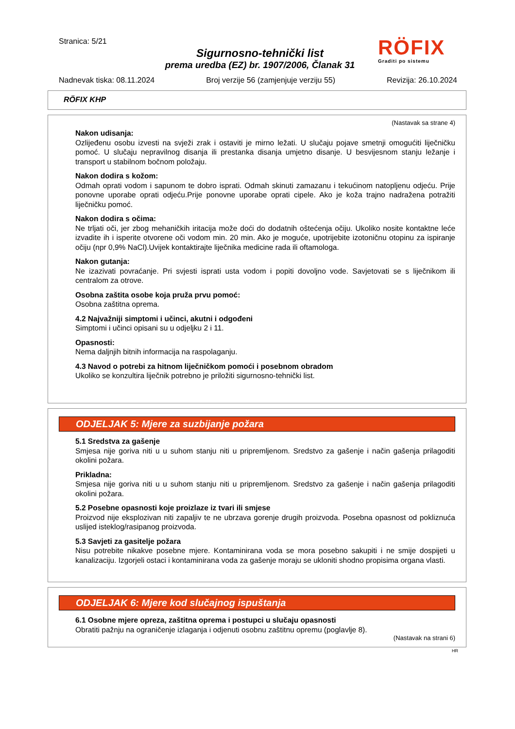Stranica: 5/21
Sigurnosno-tehnički list
prema uredba (EZ) br. 1907/2006, Članak 31
RÖFIX
Graditi po sistemu
Nadnevak tiska: 08.11.2024 Broj verzije 56 (zamjenjuje verziju 55) Revizija: 26.10.2024
RÖFIX KHP
(Nastavak sa strane 4)
Nakon udisanja:
Ozlijeđenu osobu izvesti na svježi zrak i ostaviti je mirno ležati. U slučaju pojave smetnji omogućiti liječničku pomoć. U slučaju nepravilnog disanja ili prestanka disanja umjetno disanje. U besvijesnom stanju ležanje i transport u stabilnom bočnom položaju.
Nakon dodira s kožom:
Odmah oprati vodom i sapunom te dobro isprati. Odmah skinuti zamazanu i tekućinom natopljenu odjeću. Prije ponovne uporabe oprati odjeću.Prije ponovne uporabe oprati cipele. Ako je koža trajno nadražena potražiti liječničku pomoć.
Nakon dodira s očima:
Ne trljati oči, jer zbog mehaničkih iritacija može doći do dodatnih oštećenja očiju. Ukoliko nosite kontaktne leće izvadite ih i isperite otvorene oči vodom min. 20 min. Ako je moguće, upotrijebite izotoničnu otopinu za ispiranje očiju (npr 0,9% NaCl).Uvijek kontaktirajte liječnika medicine rada ili oftamologa.
Nakon gutanja:
Ne izazivati povraćanje. Pri svjesti isprati usta vodom i popiti dovoljno vode. Savjetovati se s liječnikom ili centralom za otrove.
Osobna zaštita osobe koja pruža prvu pomoć:
Osobna zaštitna oprema.
4.2 Najvažniji simptomi i učinci, akutni i odgođeni
Simptomi i učinci opisani su u odjeljku 2 i 11.
Opasnosti:
Nema daljnjih bitnih informacija na raspolaganju.
4.3 Navod o potrebi za hitnom liječničkom pomoći i posebnom obradom
Ukoliko se konzultira liječnik potrebno je priložiti sigurnosno-tehnički list.
ODJELJAK 5: Mjere za suzbijanje požara
5.1 Sredstva za gašenje
Smjesa nije goriva niti u u suhom stanju niti u pripremljenom. Sredstvo za gašenje i način gašenja prilagoditi okolini požara.
Prikladna:
Smjesa nije goriva niti u u suhom stanju niti u pripremljenom. Sredstvo za gašenje i način gašenja prilagoditi okolini požara.
5.2 Posebne opasnosti koje proizlaze iz tvari ili smjese
Proizvod nije eksplozivan niti zapaljiv te ne ubrzava gorenje drugih proizvoda. Posebna opasnost od pokliznuća uslijed isteklog/rasipanog proizvoda.
5.3 Savjeti za gasitelje požara
Nisu potrebite nikakve posebne mjere. Kontaminirana voda se mora posebno sakupiti i ne smije dospijeti u kanalizaciju. Izgorjeli ostaci i kontaminirana voda za gašenje moraju se ukloniti shodno propisima organa vlasti.
ODJELJAK 6: Mjere kod slučajnog ispuštanja
6.1 Osobne mjere opreza, zaštitna oprema i postupci u slučaju opasnosti
Obratiti pažnju na ograničenje izlaganja i odjenuti osobnu zaštitnu opremu (poglavlje 8).
(Nastavak na strani 6)
HR